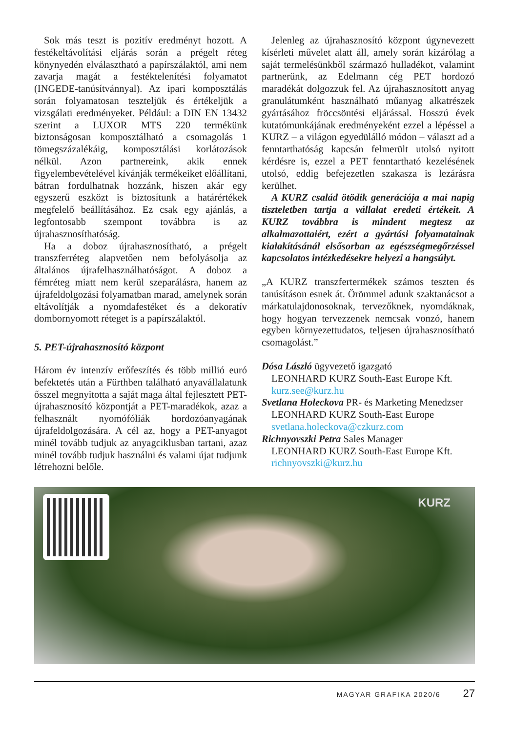Sok más teszt is pozitív eredményt hozott. A festékeltávolítási eljárás során a prégelt réteg könynyedén elválasztható a papírszálaktól, ami nem zavarja magát a festéktelenítési folyamatot (INGEDE-tanúsítvánnyal). Az ipari komposztálás során folyamatosan teszteljük és értékeljük a vizsgálati eredményeket. Például: a DIN EN 13432 szerint a LUXOR MTS 220 termékünk biztonságosan komposztálható a csomagolás 1 tömegszázalékáig, komposztálási korlátozások nélkül. Azon partnereink, akik ennek figyelembevételével kívánják termékeiket előállítani, bátran fordulhatnak hozzánk, hiszen akár egy egyszerű eszközt is biztosítunk a határértékek megfelelő beállításához. Ez csak egy ajánlás, a legfontosabb szempont továbbra is az újrahasznosíthatóság.
Ha a doboz újrahasznosítható, a prégelt transzferréteg alapvetően nem befolyásolja az általános újrafelhasználhatóságot. A doboz a fémréteg miatt nem kerül szeparálásra, hanem az újrafeldolgozási folyamatban marad, amelynek során eltávolítják a nyomdafestéket és a dekoratív dombornyomott réteget is a papírszálaktól.
5. PET-újrahasznosító központ
Három év intenzív erőfeszítés és több millió euró befektetés után a Fürthben található anyavállalatunk ősszel megnyitotta a saját maga által fejlesztett PET-újrahasznosító központját a PET-maradékok, azaz a felhasznált nyomófóliák hordozóanyagának újrafeldolgozására. A cél az, hogy a PET-anyagot minél tovább tudjuk az anyagciklusban tartani, azaz minél tovább tudjuk használni és valami újat tudjunk létrehozni belőle.
Jelenleg az újrahasznosító központ úgynevezett kísérleti művelet alatt áll, amely során kizárólag a saját termelésünkből származó hulladékot, valamint partnerünk, az Edelmann cég PET hordozó maradékát dolgozzuk fel. Az újrahasznosított anyag granulátumként használható műanyag alkatrészek gyártásához fröccsöntési eljárással. Hosszú évek kutatómunkájának eredményeként ezzel a lépéssel a KURZ – a világon egyedülálló módon – választ ad a fenntarthatóság kapcsán felmerült utolsó nyitott kérdésre is, ezzel a PET fenntartható kezelésének utolsó, eddig befejezetlen szakasza is lezárásra kerülhet.
A KURZ család ötödik generációja a mai napig tiszteletben tartja a vállalat eredeti értékeit. A KURZ továbbra is mindent megtesz az alkalmazottaiért, ezért a gyártási folyamatainak kialakításánál elsősorban az egészségmegőrzéssel kapcsolatos intézkedésekre helyezi a hangsúlyt.
„A KURZ transzfertermékek számos teszten és tanúsításon esnek át. Örömmel adunk szaktanácsot a márkatulajdonosoknak, tervezőknek, nyomdáknak, hogy hogyan tervezzenek nemcsak vonzó, hanem egyben környezettudatos, teljesen újrahasznosítható csomagolást.”
Dósa László ügyvezető igazgató
LEONHARD KURZ South-East Europe Kft.
kurz.see@kurz.hu
Svetlana Holeckova PR- és Marketing Menedzser
LEONHARD KURZ South-East Europe
svetlana.holeckova@czkurz.com
Richnyovszki Petra Sales Manager
LEONHARD KURZ South-East Europe Kft.
richnyovszki@kurz.hu
KURZ
MAGYAR GRAFIKA 2020/6 27